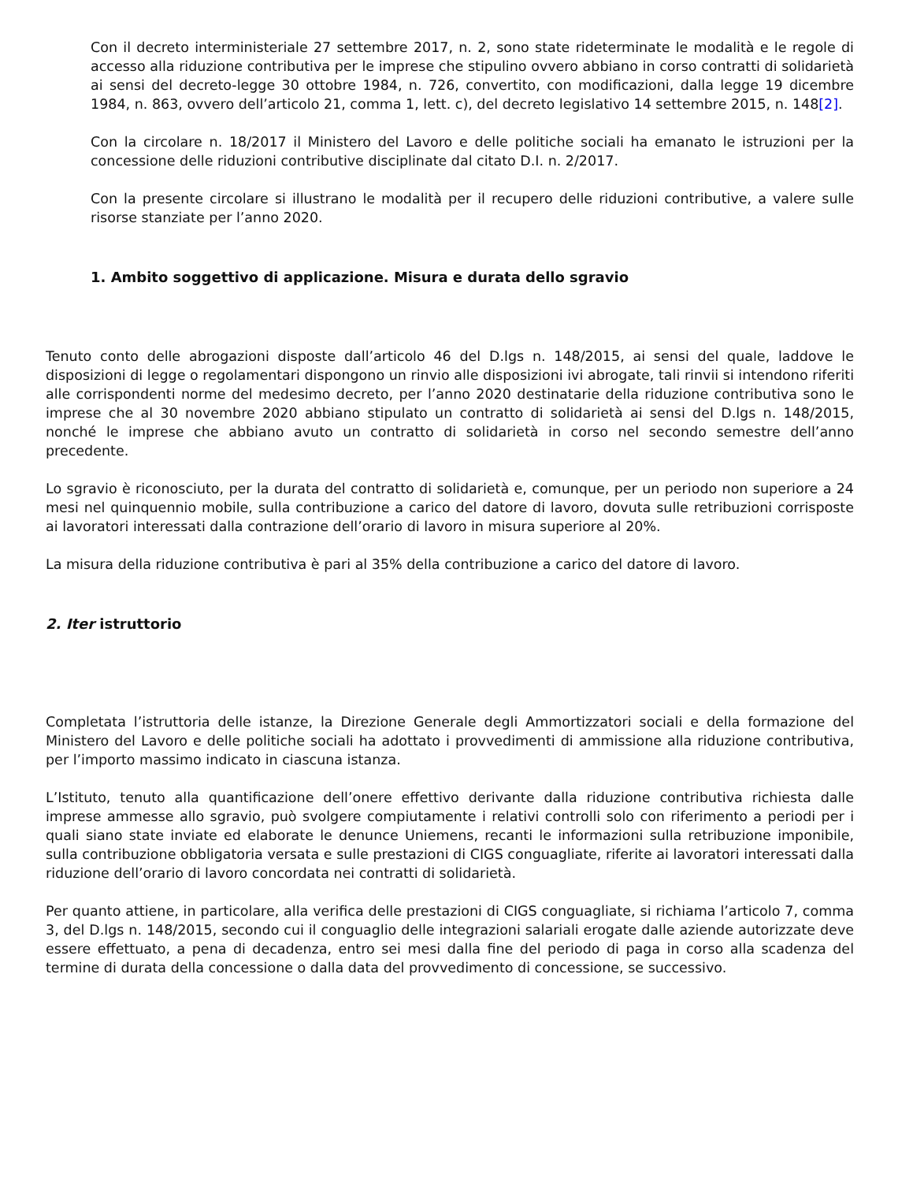Con il decreto interministeriale 27 settembre 2017, n. 2, sono state rideterminate le modalità e le regole di accesso alla riduzione contributiva per le imprese che stipulino ovvero abbiano in corso contratti di solidarietà ai sensi del decreto-legge 30 ottobre 1984, n. 726, convertito, con modificazioni, dalla legge 19 dicembre 1984, n. 863, ovvero dell’articolo 21, comma 1, lett. c), del decreto legislativo 14 settembre 2015, n. 148[2].
Con la circolare n. 18/2017 il Ministero del Lavoro e delle politiche sociali ha emanato le istruzioni per la concessione delle riduzioni contributive disciplinate dal citato D.I. n. 2/2017.
Con la presente circolare si illustrano le modalità per il recupero delle riduzioni contributive, a valere sulle risorse stanziate per l’anno 2020.
1. Ambito soggettivo di applicazione. Misura e durata dello sgravio
Tenuto conto delle abrogazioni disposte dall’articolo 46 del D.lgs n. 148/2015, ai sensi del quale, laddove le disposizioni di legge o regolamentari dispongono un rinvio alle disposizioni ivi abrogate, tali rinvii si intendono riferiti alle corrispondenti norme del medesimo decreto, per l’anno 2020 destinatarie della riduzione contributiva sono le imprese che al 30 novembre 2020 abbiano stipulato un contratto di solidarietà ai sensi del D.lgs n. 148/2015, nonché le imprese che abbiano avuto un contratto di solidarietà in corso nel secondo semestre dell’anno precedente.
Lo sgravio è riconosciuto, per la durata del contratto di solidarietà e, comunque, per un periodo non superiore a 24 mesi nel quinquennio mobile, sulla contribuzione a carico del datore di lavoro, dovuta sulle retribuzioni corrisposte ai lavoratori interessati dalla contrazione dell’orario di lavoro in misura superiore al 20%.
La misura della riduzione contributiva è pari al 35% della contribuzione a carico del datore di lavoro.
2. Iter istruttorio
Completata l’istruttoria delle istanze, la Direzione Generale degli Ammortizzatori sociali e della formazione del Ministero del Lavoro e delle politiche sociali ha adottato i provvedimenti di ammissione alla riduzione contributiva, per l’importo massimo indicato in ciascuna istanza.
L’Istituto, tenuto alla quantificazione dell’onere effettivo derivante dalla riduzione contributiva richiesta dalle imprese ammesse allo sgravio, può svolgere compiutamente i relativi controlli solo con riferimento a periodi per i quali siano state inviate ed elaborate le denunce Uniemens, recanti le informazioni sulla retribuzione imponibile, sulla contribuzione obbligatoria versata e sulle prestazioni di CIGS conguagliate, riferite ai lavoratori interessati dalla riduzione dell’orario di lavoro concordata nei contratti di solidarietà.
Per quanto attiene, in particolare, alla verifica delle prestazioni di CIGS conguagliate, si richiama l’articolo 7, comma 3, del D.lgs n. 148/2015, secondo cui il conguaglio delle integrazioni salariali erogate dalle aziende autorizzate deve essere effettuato, a pena di decadenza, entro sei mesi dalla fine del periodo di paga in corso alla scadenza del termine di durata della concessione o dalla data del provvedimento di concessione, se successivo.